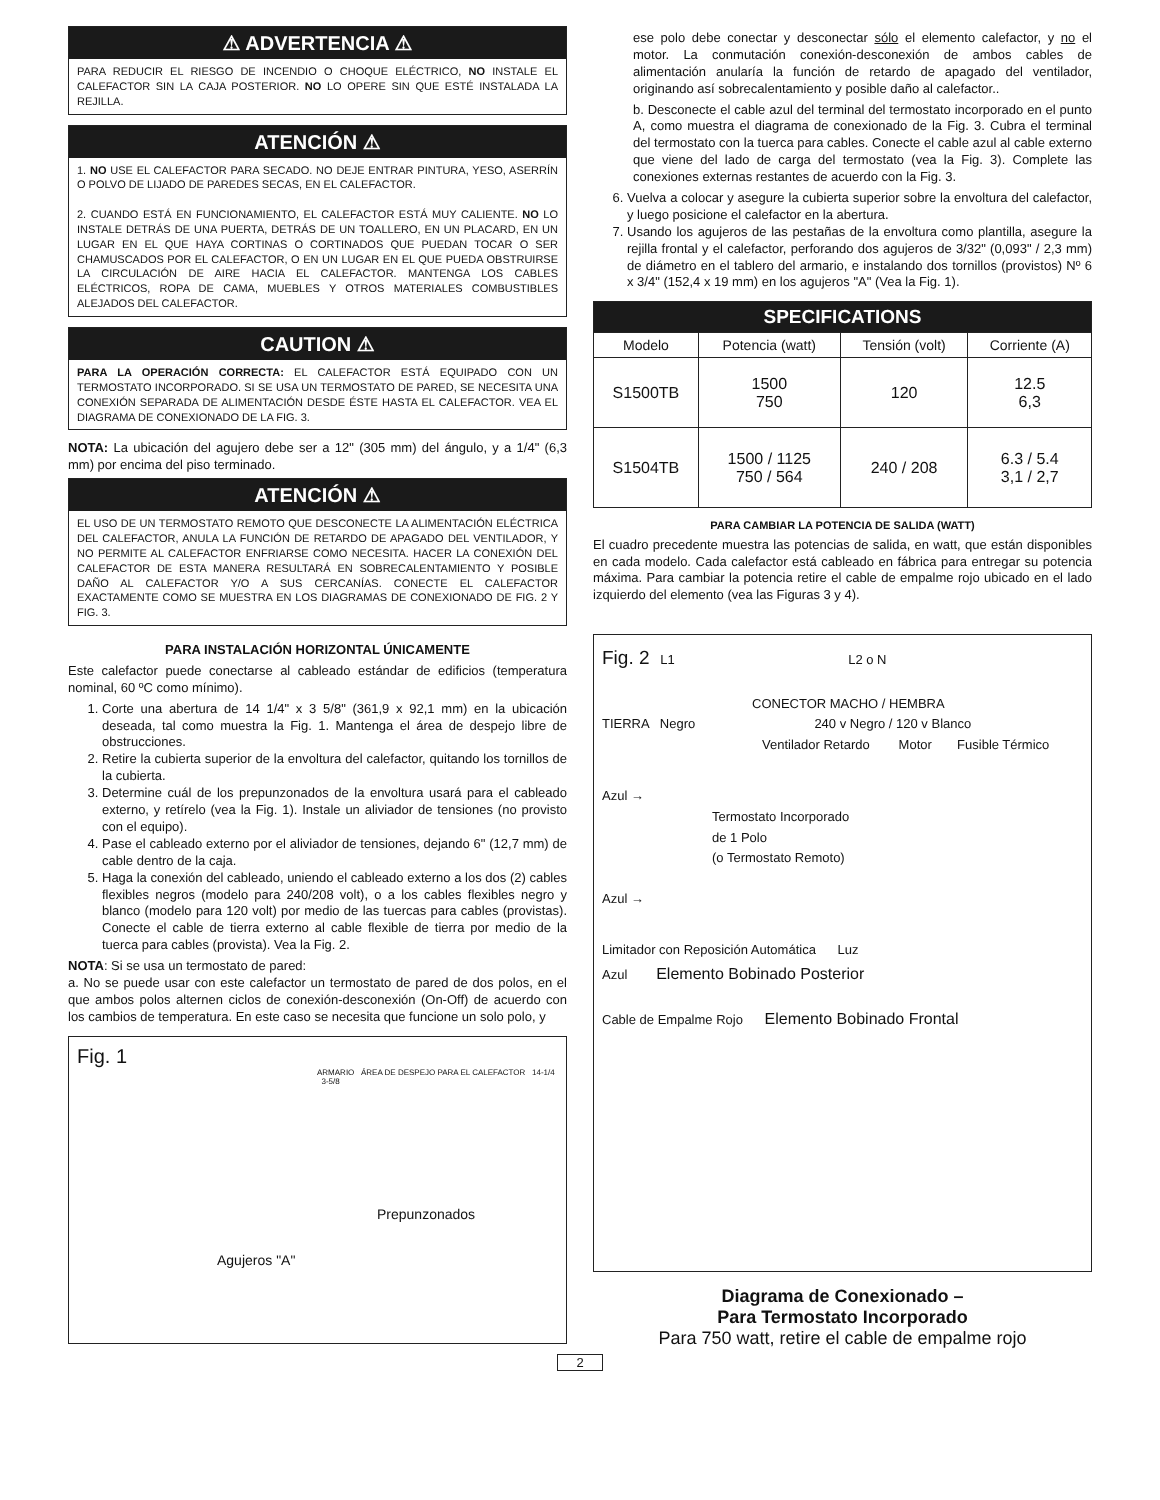⚠ ADVERTENCIA ⚠
PARA REDUCIR EL RIESGO DE INCENDIO O CHOQUE ELÉCTRICO, NO INSTALE EL CALEFACTOR SIN LA CAJA POSTERIOR. NO LO OPERE SIN QUE ESTÉ INSTALADA LA REJILLA.
ATENCIÓN ⚠
1. NO USE EL CALEFACTOR PARA SECADO. NO DEJE ENTRAR PINTURA, YESO, ASERRÍN O POLVO DE LIJADO DE PAREDES SECAS, EN EL CALEFACTOR.
2. CUANDO ESTÁ EN FUNCIONAMIENTO, EL CALEFACTOR ESTÁ MUY CALIENTE. NO LO INSTALE DETRÁS DE UNA PUERTA, DETRÁS DE UN TOALLERO, EN UN PLACARD, EN UN LUGAR EN EL QUE HAYA CORTINAS O CORTINADOS QUE PUEDAN TOCAR O SER CHAMUSCADOS POR EL CALEFACTOR, O EN UN LUGAR EN EL QUE PUEDA OBSTRUIRSE LA CIRCULACIÓN DE AIRE HACIA EL CALEFACTOR. MANTENGA LOS CABLES ELÉCTRICOS, ROPA DE CAMA, MUEBLES Y OTROS MATERIALES COMBUSTIBLES ALEJADOS DEL CALEFACTOR.
CAUTION ⚠
PARA LA OPERACIÓN CORRECTA: EL CALEFACTOR ESTÁ EQUIPADO CON UN TERMOSTATO INCORPORADO. SI SE USA UN TERMOSTATO DE PARED, SE NECESITA UNA CONEXIÓN SEPARADA DE ALIMENTACIÓN DESDE ÉSTE HASTA EL CALEFACTOR. VEA EL DIAGRAMA DE CONEXIONADO DE LA FIG. 3.
NOTA: La ubicación del agujero debe ser a 12" (305 mm) del ángulo, y a 1/4" (6,3 mm) por encima del piso terminado.
ATENCIÓN ⚠
EL USO DE UN TERMOSTATO REMOTO QUE DESCONECTE LA ALIMENTACIÓN ELÉCTRICA DEL CALEFACTOR, ANULA LA FUNCIÓN DE RETARDO DE APAGADO DEL VENTILADOR, Y NO PERMITE AL CALEFACTOR ENFRIARSE COMO NECESITA. HACER LA CONEXIÓN DEL CALEFACTOR DE ESTA MANERA RESULTARÁ EN SOBRECALENTAMIENTO Y POSIBLE DAÑO AL CALEFACTOR Y/O A SUS CERCANÍAS. CONECTE EL CALEFACTOR EXACTAMENTE COMO SE MUESTRA EN LOS DIAGRAMAS DE CONEXIONADO DE FIG. 2 Y FIG. 3.
PARA INSTALACIÓN HORIZONTAL ÚNICAMENTE
Este calefactor puede conectarse al cableado estándar de edificios (temperatura nominal, 60 ºC como mínimo).
1. Corte una abertura de 14 1/4" x 3 5/8" (361,9 x 92,1 mm) en la ubicación deseada, tal como muestra la Fig. 1. Mantenga el área de despejo libre de obstrucciones.
2. Retire la cubierta superior de la envoltura del calefactor, quitando los tornillos de la cubierta.
3. Determine cuál de los prepunzonados de la envoltura usará para el cableado externo, y retírelo (vea la Fig. 1). Instale un aliviador de tensiones (no provisto con el equipo).
4. Pase el cableado externo por el aliviador de tensiones, dejando 6" (12,7 mm) de cable dentro de la caja.
5. Haga la conexión del cableado, uniendo el cableado externo a los dos (2) cables flexibles negros (modelo para 240/208 volt), o a los cables flexibles negro y blanco (modelo para 120 volt) por medio de las tuercas para cables (provistas). Conecte el cable de tierra externo al cable flexible de tierra por medio de la tuerca para cables (provista). Vea la Fig. 2.
NOTA: Si se usa un termostato de pared:
a. No se puede usar con este calefactor un termostato de pared de dos polos, en el que ambos polos alternen ciclos de conexión-desconexión (On-Off) de acuerdo con los cambios de temperatura. En este caso se necesita que funcione un solo polo, y
Fig. 1
ARMARIO ÁREA DE DESPEJO PARA EL CALEFACTOR 14-1/4 3-5/8
Prepunzonados
Agujeros "A"
ese polo debe conectar y desconectar sólo el elemento calefactor, y no el motor. La conmutación conexión-desconexión de ambos cables de alimentación anularía la función de retardo de apagado del ventilador, originando así sobrecalentamiento y posible daño al calefactor..
b. Desconecte el cable azul del terminal del termostato incorporado en el punto A, como muestra el diagrama de conexionado de la Fig. 3. Cubra el terminal del termostato con la tuerca para cables. Conecte el cable azul al cable externo que viene del lado de carga del termostato (vea la Fig. 3). Complete las conexiones externas restantes de acuerdo con la Fig. 3.
6. Vuelva a colocar y asegure la cubierta superior sobre la envoltura del calefactor, y luego posicione el calefactor en la abertura.
7. Usando los agujeros de las pestañas de la envoltura como plantilla, asegure la rejilla frontal y el calefactor, perforando dos agujeros de 3/32" (0,093" / 2,3 mm) de diámetro en el tablero del armario, e instalando dos tornillos (provistos) Nº 6 x 3/4" (152,4 x 19 mm) en los agujeros "A" (Vea la Fig. 1).
| SPECIFICATIONS | | | |
| --- | --- | --- | --- |
| Modelo | Potencia (watt) | Tensión (volt) | Corriente (A) |
| S1500TB | 1500 750 | 120 | 12.5 6,3 |
| S1504TB | 1500 / 1125 750 / 564 | 240 / 208 | 6.3 / 5.4 3,1 / 2,7 |
PARA CAMBIAR LA POTENCIA DE SALIDA (WATT)
El cuadro precedente muestra las potencias de salida, en watt, que están disponibles en cada modelo. Cada calefactor está cableado en fábrica para entregar su potencia máxima. Para cambiar la potencia retire el cable de empalme rojo ubicado en el lado izquierdo del elemento (vea las Figuras 3 y 4).
Fig. 2 L1 L2 o N
CONECTOR MACHO / HEMBRA
TIERRA Negro 240 v Negro / 120 v Blanco
Ventilador Retardo Motor Fusible Térmico
Azul →
Termostato Incorporado
de 1 Polo
(o Termostato Remoto)
Azul →
Limitador con Reposición Automática Luz
Azul Elemento Bobinado Posterior
Cable de Empalme Rojo Elemento Bobinado Frontal
Diagrama de Conexionado –
Para Termostato Incorporado
Para 750 watt, retire el cable de empalme rojo
2